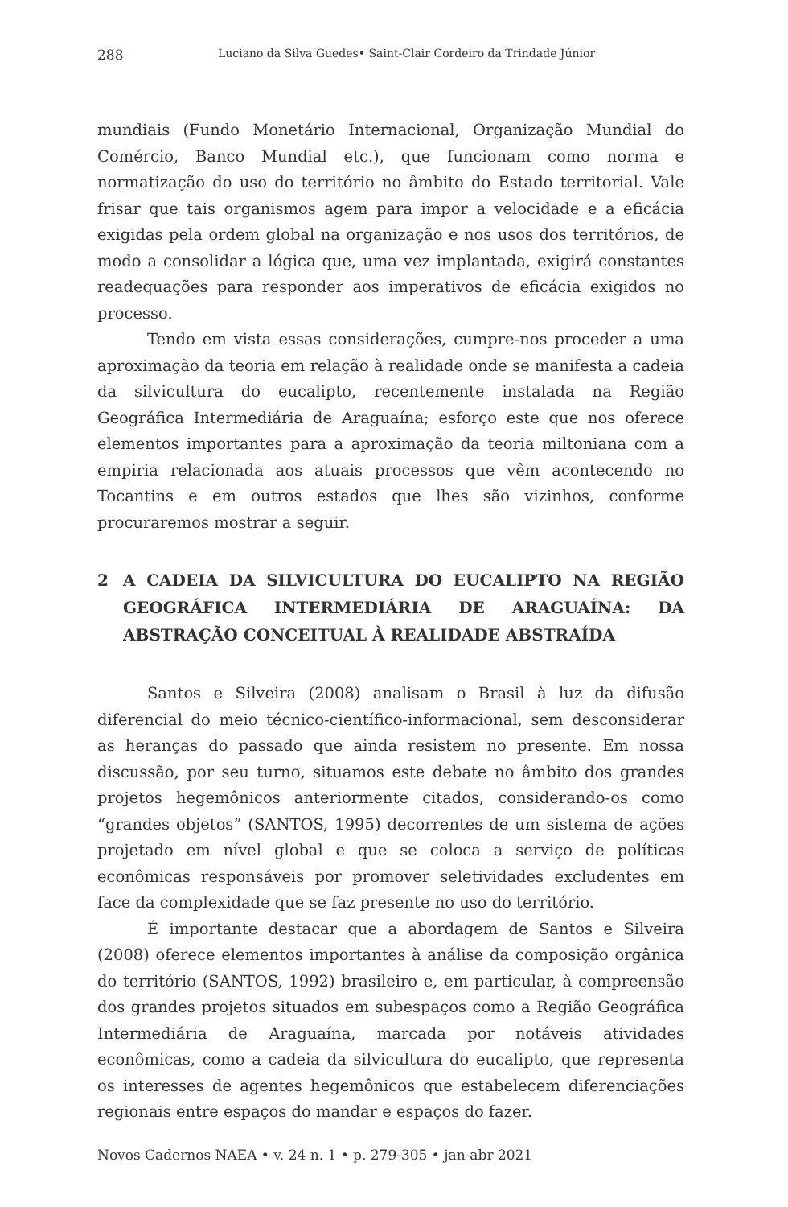288 Luciano da Silva Guedes• Saint-Clair Cordeiro da Trindade Júnior
mundiais (Fundo Monetário Internacional, Organização Mundial do Comércio, Banco Mundial etc.), que funcionam como norma e normatização do uso do território no âmbito do Estado territorial. Vale frisar que tais organismos agem para impor a velocidade e a eficácia exigidas pela ordem global na organização e nos usos dos territórios, de modo a consolidar a lógica que, uma vez implantada, exigirá constantes readequações para responder aos imperativos de eficácia exigidos no processo.
Tendo em vista essas considerações, cumpre-nos proceder a uma aproximação da teoria em relação à realidade onde se manifesta a cadeia da silvicultura do eucalipto, recentemente instalada na Região Geográfica Intermediária de Araguaína; esforço este que nos oferece elementos importantes para a aproximação da teoria miltoniana com a empiria relacionada aos atuais processos que vêm acontecendo no Tocantins e em outros estados que lhes são vizinhos, conforme procuraremos mostrar a seguir.
2 A CADEIA DA SILVICULTURA DO EUCALIPTO NA REGIÃO GEOGRÁFICA INTERMEDIÁRIA DE ARAGUAÍNA: DA ABSTRAÇÃO CONCEITUAL À REALIDADE ABSTRAÍDA
Santos e Silveira (2008) analisam o Brasil à luz da difusão diferencial do meio técnico-científico-informacional, sem desconsiderar as heranças do passado que ainda resistem no presente. Em nossa discussão, por seu turno, situamos este debate no âmbito dos grandes projetos hegemônicos anteriormente citados, considerando-os como “grandes objetos” (SANTOS, 1995) decorrentes de um sistema de ações projetado em nível global e que se coloca a serviço de políticas econômicas responsáveis por promover seletividades excludentes em face da complexidade que se faz presente no uso do território.
É importante destacar que a abordagem de Santos e Silveira (2008) oferece elementos importantes à análise da composição orgânica do território (SANTOS, 1992) brasileiro e, em particular, à compreensão dos grandes projetos situados em subespaços como a Região Geográfica Intermediária de Araguaína, marcada por notáveis atividades econômicas, como a cadeia da silvicultura do eucalipto, que representa os interesses de agentes hegemônicos que estabelecem diferenciações regionais entre espaços do mandar e espaços do fazer.
Novos Cadernos NAEA • v. 24 n. 1 • p. 279-305 • jan-abr 2021